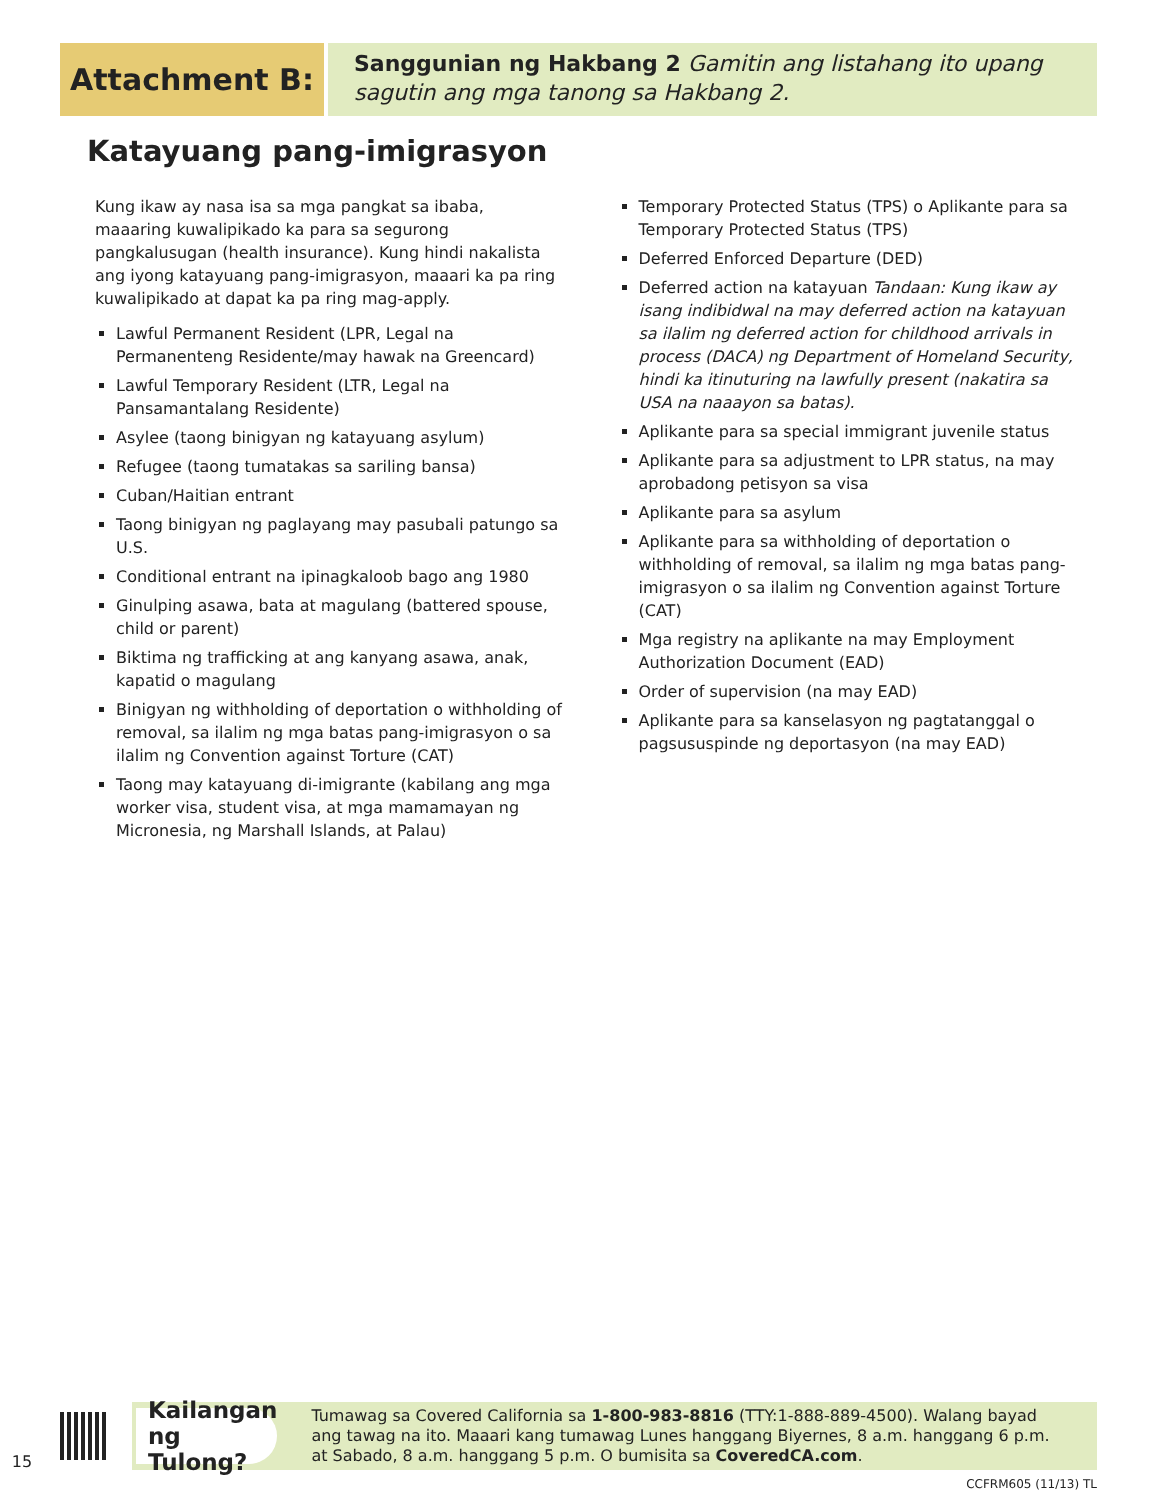Attachment B:
Sanggunian ng Hakbang 2 Gamitin ang listahang ito upang sagutin ang mga tanong sa Hakbang 2.
Katayuang pang-imigrasyon
Kung ikaw ay nasa isa sa mga pangkat sa ibaba, maaaring kuwalipikado ka para sa segurong pangkalusugan (health insurance). Kung hindi nakalista ang iyong katayuang pang-imigrasyon, maaari ka pa ring kuwalipikado at dapat ka pa ring mag-apply.
Lawful Permanent Resident (LPR, Legal na Permanenteng Residente/may hawak na Greencard)
Lawful Temporary Resident (LTR, Legal na Pansamantalang Residente)
Asylee (taong binigyan ng katayuang asylum)
Refugee (taong tumatakas sa sariling bansa)
Cuban/Haitian entrant
Taong binigyan ng paglayang may pasubali patungo sa U.S.
Conditional entrant na ipinagkaloob bago ang 1980
Ginulping asawa, bata at magulang (battered spouse, child or parent)
Biktima ng trafficking at ang kanyang asawa, anak, kapatid o magulang
Binigyan ng withholding of deportation o withholding of removal, sa ilalim ng mga batas pang-imigrasyon o sa ilalim ng Convention against Torture (CAT)
Taong may katayuang di-imigrante (kabilang ang mga worker visa, student visa, at mga mamamayan ng Micronesia, ng Marshall Islands, at Palau)
Temporary Protected Status (TPS) o Aplikante para sa Temporary Protected Status (TPS)
Deferred Enforced Departure (DED)
Deferred action na katayuan Tandaan: Kung ikaw ay isang indibidwal na may deferred action na katayuan sa ilalim ng deferred action for childhood arrivals in process (DACA) ng Department of Homeland Security, hindi ka itinuturing na lawfully present (nakatira sa USA na naaayon sa batas).
Aplikante para sa special immigrant juvenile status
Aplikante para sa adjustment to LPR status, na may aprobadong petisyon sa visa
Aplikante para sa asylum
Aplikante para sa withholding of deportation o withholding of removal, sa ilalim ng mga batas pang-imigrasyon o sa ilalim ng Convention against Torture (CAT)
Mga registry na aplikante na may Employment Authorization Document (EAD)
Order of supervision (na may EAD)
Aplikante para sa kanselasyon ng pagtatanggal o pagsususpinde ng deportasyon (na may EAD)
15
Kailangan ng Tulong?
Tumawag sa Covered California sa 1-800-983-8816 (TTY:1-888-889-4500). Walang bayad ang tawag na ito. Maaari kang tumawag Lunes hanggang Biyernes, 8 a.m. hanggang 6 p.m. at Sabado, 8 a.m. hanggang 5 p.m. O bumisita sa CoveredCA.com.
CCFRM605 (11/13) TL